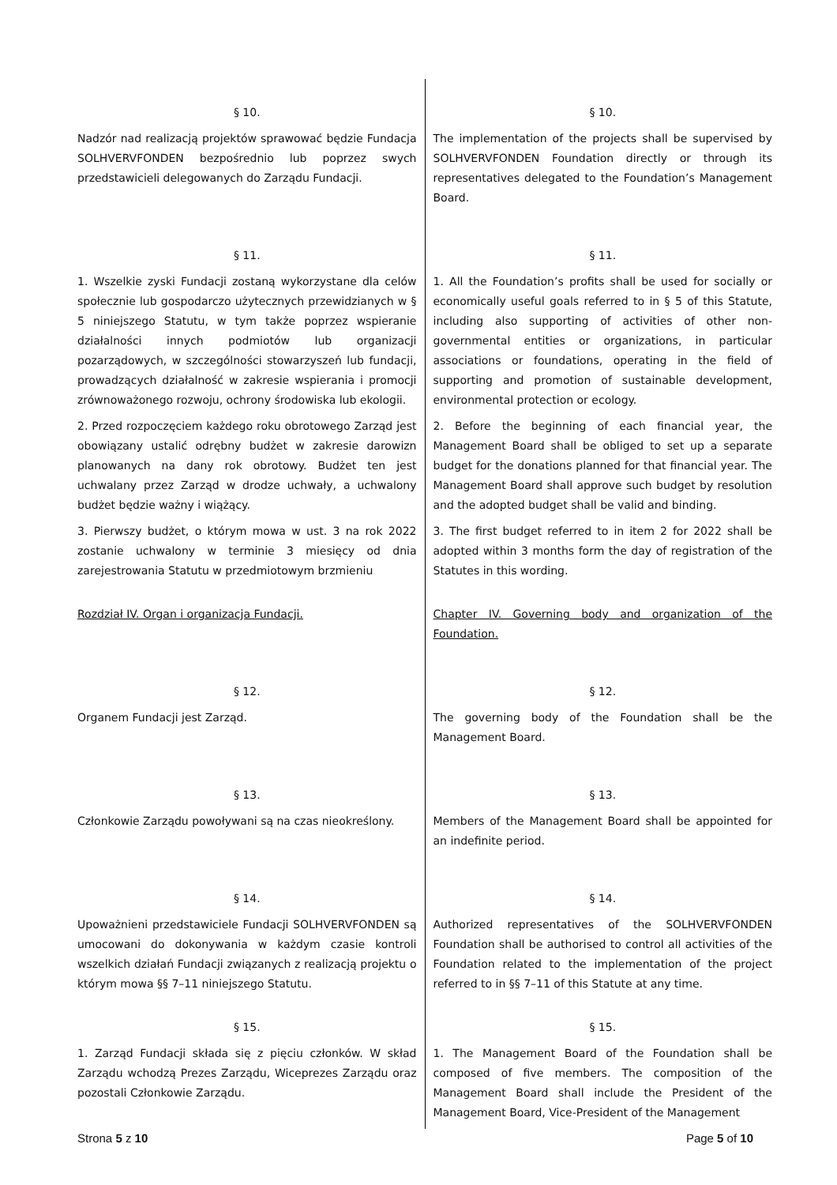| § 10. | § 10. |
| Nadzór nad realizacją projektów sprawować będzie Fundacja SOLHVERVFONDEN bezpośrednio lub poprzez swych przedstawicieli delegowanych do Zarządu Fundacji. | The implementation of the projects shall be supervised by SOLHVERVFONDEN Foundation directly or through its representatives delegated to the Foundation’s Management Board. |
| § 11. | § 11. |
| 1. Wszelkie zyski Fundacji zostaną wykorzystane dla celów społecznie lub gospodarczo użytecznych przewidzianych w § 5 niniejszego Statutu, w tym także poprzez wspieranie działalności innych podmiotów lub organizacji pozarządowych, w szczególności stowarzyszeń lub fundacji, prowadzących działalność w zakresie wspierania i promocji zrównoważonego rozwoju, ochrony środowiska lub ekologii. | 1. All the Foundation’s profits shall be used for socially or economically useful goals referred to in § 5 of this Statute, including also supporting of activities of other non-governmental entities or organizations, in particular associations or foundations, operating in the field of supporting and promotion of sustainable development, environmental protection or ecology. |
| 2. Przed rozpoczęciem każdego roku obrotowego Zarząd jest obowiązany ustalić odrębny budżet w zakresie darowizn planowanych na dany rok obrotowy. Budżet ten jest uchwalany przez Zarząd w drodze uchwały, a uchwalony budżet będzie ważny i wiążący. | 2. Before the beginning of each financial year, the Management Board shall be obliged to set up a separate budget for the donations planned for that financial year. The Management Board shall approve such budget by resolution and the adopted budget shall be valid and binding. |
| 3. Pierwszy budżet, o którym mowa w ust. 3 na rok 2022 zostanie uchwalony w terminie 3 miesięcy od dnia zarejestrowania Statutu w przedmiotowym brzmieniu | 3. The first budget referred to in item 2 for 2022 shall be adopted within 3 months form the day of registration of the Statutes in this wording. |
| Rozdział IV. Organ i organizacja Fundacji. | Chapter IV. Governing body and organization of the Foundation. |
| § 12. | § 12. |
| Organem Fundacji jest Zarząd. | The governing body of the Foundation shall be the Management Board. |
| § 13. | § 13. |
| Członkowie Zarządu powoływani są na czas nieokreślony. | Members of the Management Board shall be appointed for an indefinite period. |
| § 14. | § 14. |
| Upoważnieni przedstawiciele Fundacji SOLHVERVFONDEN są umocowani do dokonywania w każdym czasie kontroli wszelkich działań Fundacji związanych z realizacją projektu o którym mowa §§ 7–11 niniejszego Statutu. | Authorized representatives of the SOLHVERVFONDEN Foundation shall be authorised to control all activities of the Foundation related to the implementation of the project referred to in §§ 7–11 of this Statute at any time. |
| § 15. | § 15. |
| 1. Zarząd Fundacji składa się z pięciu członków. W skład Zarządu wchodzą Prezes Zarządu, Wiceprezes Zarządu oraz pozostali Członkowie Zarządu. | 1. The Management Board of the Foundation shall be composed of five members. The composition of the Management Board shall include the President of the Management Board, Vice-President of the Management |
Strona 5 z 10 Page 5 of 10